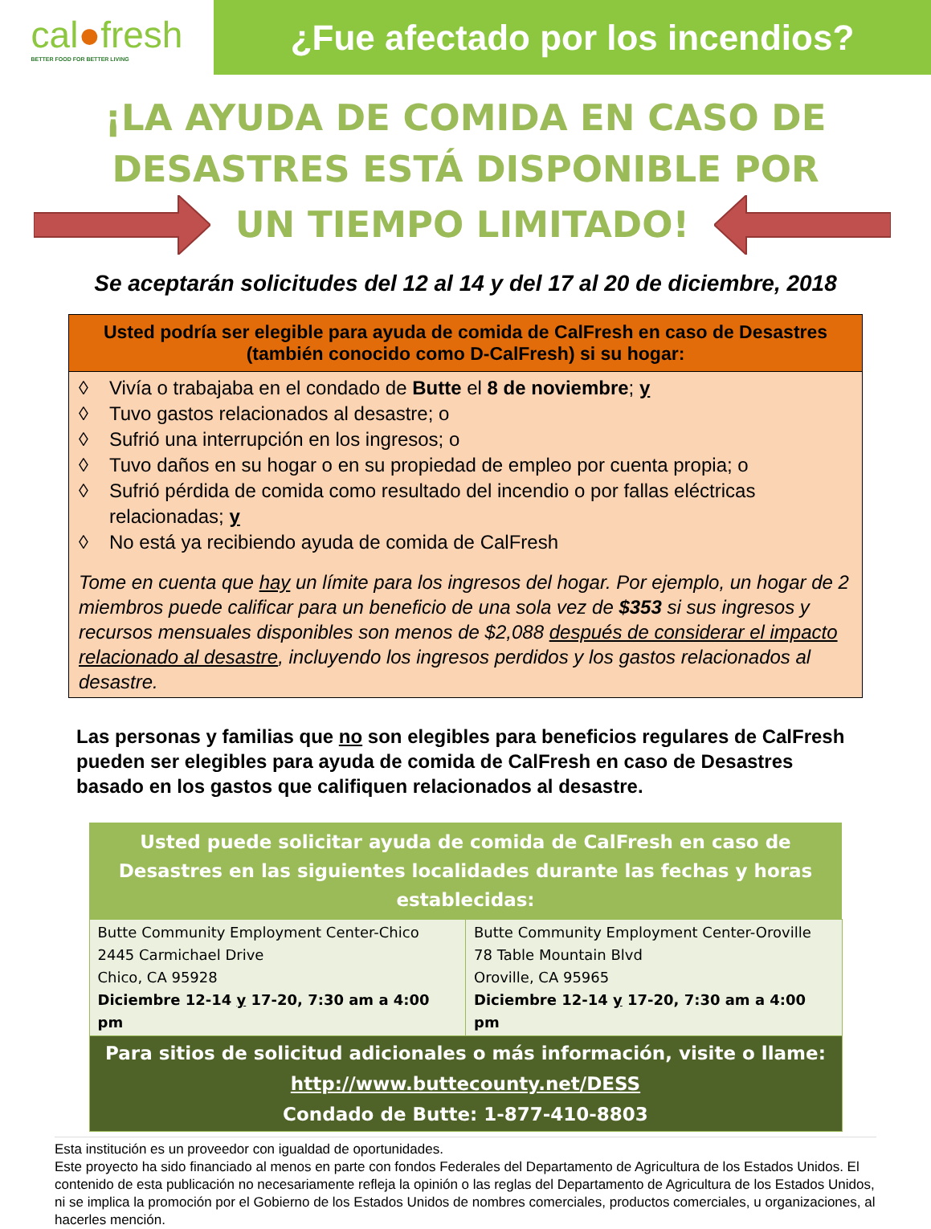cal●fresh
BETTER FOOD FOR BETTER LIVING
¿Fue afectado por los incendios?
¡LA AYUDA DE COMIDA EN CASO DE
DESASTRES ESTÁ DISPONIBLE POR
UN TIEMPO LIMITADO!
Se aceptarán solicitudes del 12 al 14 y del 17 al 20 de diciembre, 2018
Usted podría ser elegible para ayuda de comida de CalFresh en caso de Desastres (también conocido como D-CalFresh) si su hogar:
◊ Vivía o trabajaba en el condado de Butte el 8 de noviembre; y
◊ Tuvo gastos relacionados al desastre; o
◊ Sufrió una interrupción en los ingresos; o
◊ Tuvo daños en su hogar o en su propiedad de empleo por cuenta propia; o
◊ Sufrió pérdida de comida como resultado del incendio o por fallas eléctricas relacionadas; y
◊ No está ya recibiendo ayuda de comida de CalFresh
Tome en cuenta que hay un límite para los ingresos del hogar. Por ejemplo, un hogar de 2 miembros puede calificar para un beneficio de una sola vez de $353 si sus ingresos y recursos mensuales disponibles son menos de $2,088 después de considerar el impacto relacionado al desastre, incluyendo los ingresos perdidos y los gastos relacionados al desastre.
Las personas y familias que no son elegibles para beneficios regulares de CalFresh pueden ser elegibles para ayuda de comida de CalFresh en caso de Desastres basado en los gastos que califiquen relacionados al desastre.
| Usted puede solicitar ayuda de comida de CalFresh en caso de Desastres en las siguientes localidades durante las fechas y horas establecidas: | |
| --- | --- |
| Butte Community Employment Center-Chico 2445 Carmichael Drive Chico, CA 95928 Diciembre 12-14 y 17-20, 7:30 am a 4:00 pm | Butte Community Employment Center-Oroville 78 Table Mountain Blvd Oroville, CA 95965 Diciembre 12-14 y 17-20, 7:30 am a 4:00 pm |
| Para sitios de solicitud adicionales o más información, visite o llame: http://www.buttecounty.net/DESS Condado de Butte: 1-877-410-8803 | |
Esta institución es un proveedor con igualdad de oportunidades.
Este proyecto ha sido financiado al menos en parte con fondos Federales del Departamento de Agricultura de los Estados Unidos. El contenido de esta publicación no necesariamente refleja la opinión o las reglas del Departamento de Agricultura de los Estados Unidos, ni se implica la promoción por el Gobierno de los Estados Unidos de nombres comerciales, productos comerciales, u organizaciones, al hacerles mención.